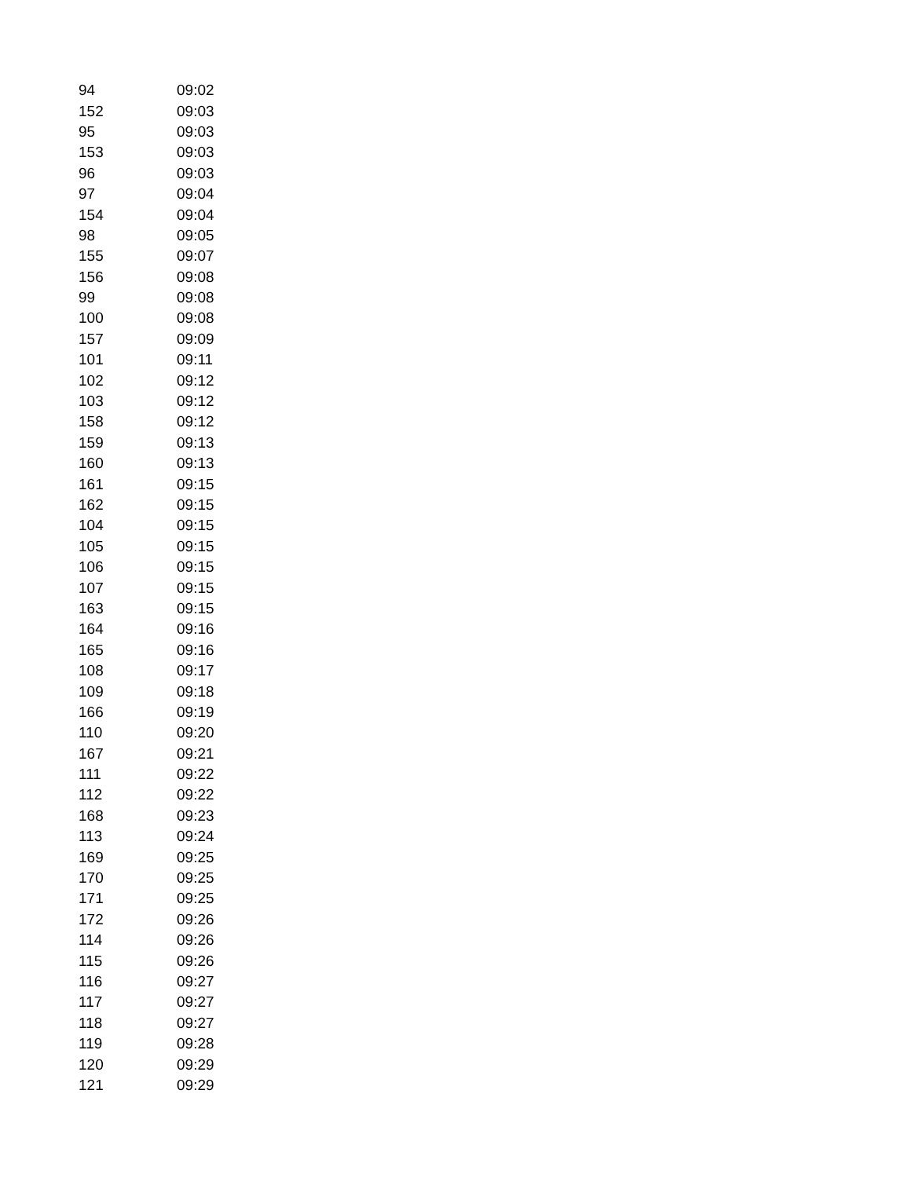| 94 | 09:02 |
| 152 | 09:03 |
| 95 | 09:03 |
| 153 | 09:03 |
| 96 | 09:03 |
| 97 | 09:04 |
| 154 | 09:04 |
| 98 | 09:05 |
| 155 | 09:07 |
| 156 | 09:08 |
| 99 | 09:08 |
| 100 | 09:08 |
| 157 | 09:09 |
| 101 | 09:11 |
| 102 | 09:12 |
| 103 | 09:12 |
| 158 | 09:12 |
| 159 | 09:13 |
| 160 | 09:13 |
| 161 | 09:15 |
| 162 | 09:15 |
| 104 | 09:15 |
| 105 | 09:15 |
| 106 | 09:15 |
| 107 | 09:15 |
| 163 | 09:15 |
| 164 | 09:16 |
| 165 | 09:16 |
| 108 | 09:17 |
| 109 | 09:18 |
| 166 | 09:19 |
| 110 | 09:20 |
| 167 | 09:21 |
| 111 | 09:22 |
| 112 | 09:22 |
| 168 | 09:23 |
| 113 | 09:24 |
| 169 | 09:25 |
| 170 | 09:25 |
| 171 | 09:25 |
| 172 | 09:26 |
| 114 | 09:26 |
| 115 | 09:26 |
| 116 | 09:27 |
| 117 | 09:27 |
| 118 | 09:27 |
| 119 | 09:28 |
| 120 | 09:29 |
| 121 | 09:29 |